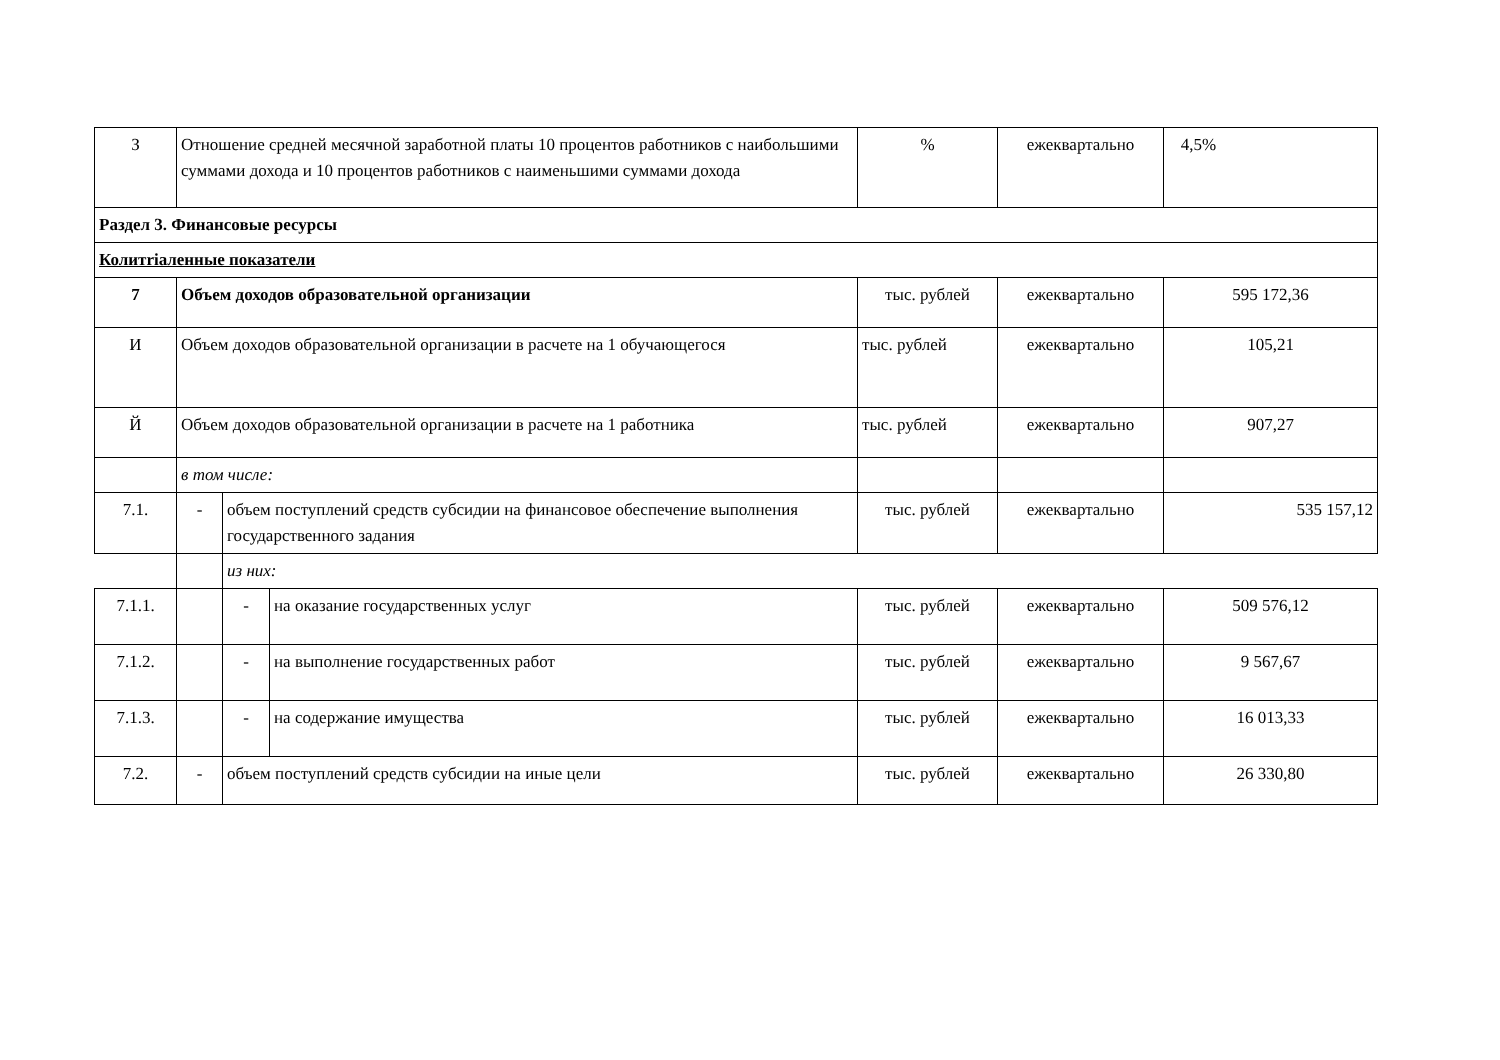| З | Отношение средней месячной заработной платы 10 процентов работников с наибольшими суммами дохода и 10 процентов работников с наименьшими суммами дохода | | | % | ежеквартально | 4,5% |
| Раздел 3. Финансовые ресурсы | | | | | | |
| Колитriaленные показатели | | | | | | |
| 7 | Объем доходов образовательной организации | | | тыс. рублей | ежеквартально | 595 172,36 |
| И | Объем доходов образовательной организации в расчете на 1 обучающегося | | | тыс. рублей | ежеквартально | 105,21 |
| Й | Объем доходов образовательной организации в расчете на 1 работника | | | тыс. рублей | ежеквартально | 907,27 |
| | в том числе: | | | | | |
| 7.1. | - | объем поступлений средств субсидии на финансовое обеспечение выполнения государственного задания | | тыс. рублей | ежеквартально | 535 157,12 |
| | | из них: | | | | |
| 7.1.1. | | - | на оказание государственных услуг | тыс. рублей | ежеквартально | 509 576,12 |
| 7.1.2. | | - | на выполнение государственных работ | тыс. рублей | ежеквартально | 9 567,67 |
| 7.1.3. | | - | на содержание имущества | тыс. рублей | ежеквартально | 16 013,33 |
| 7.2. | - | объем поступлений средств субсидии на иные цели | | тыс. рублей | ежеквартально | 26 330,80 |